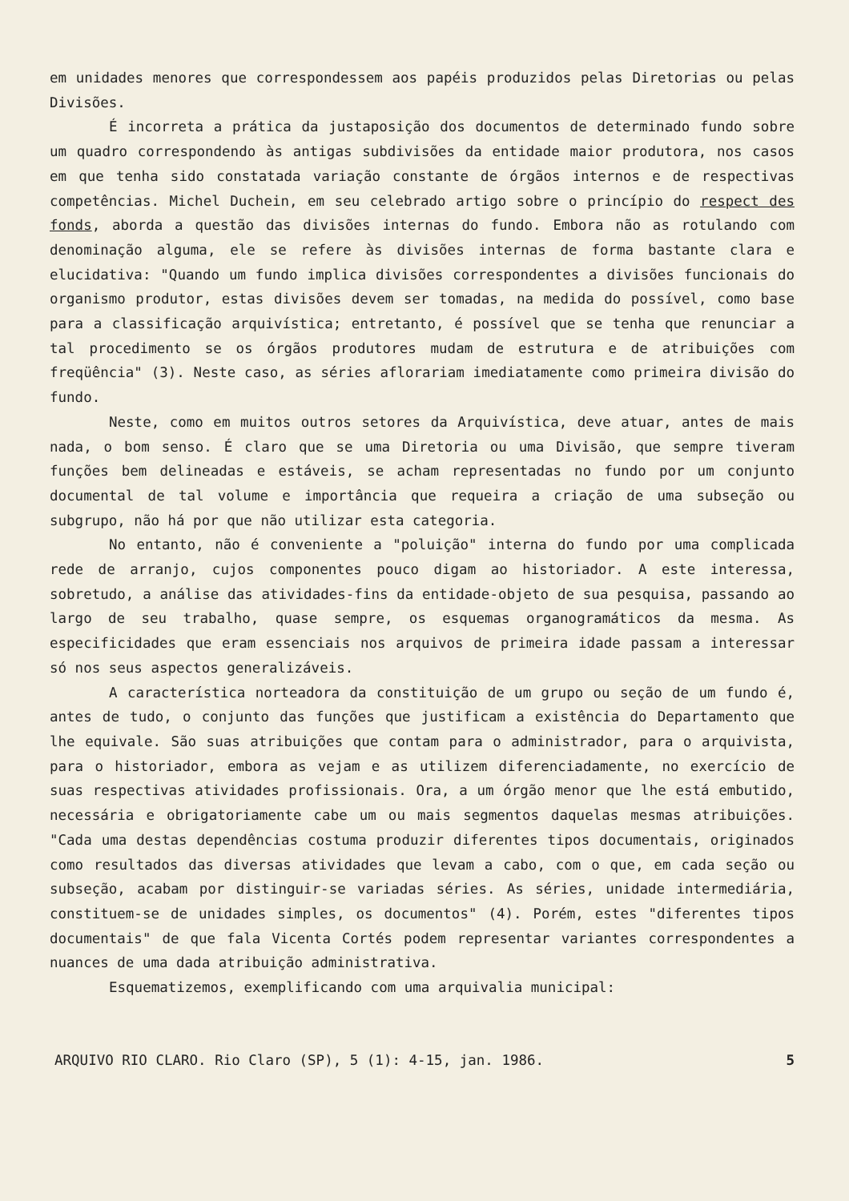em unidades menores que correspondessem aos papéis produzidos pelas Diretorias ou pelas Divisões.
É incorreta a prática da justaposição dos documentos de determinado fundo sobre um quadro correspondendo às antigas subdivisões da entidade maior produtora, nos casos em que tenha sido constatada variação constante de órgãos internos e de respectivas competências. Michel Duchein, em seu celebrado artigo sobre o princípio do respect des fonds, aborda a questão das divisões internas do fundo. Embora não as rotulando com denominação alguma, ele se refere às divisões internas de forma bastante clara e elucidativa: "Quando um fundo implica divisões correspondentes a divisões funcionais do organismo produtor, estas divisões devem ser tomadas, na medida do possível, como base para a classificação arquivística; entretanto, é possível que se tenha que renunciar a tal procedimento se os órgãos produtores mudam de estrutura e de atribuições com freqüência" (3). Neste caso, as séries aflorariam imediatamente como primeira divisão do fundo.
Neste, como em muitos outros setores da Arquivística, deve atuar, antes de mais nada, o bom senso. É claro que se uma Diretoria ou uma Divisão, que sempre tiveram funções bem delineadas e estáveis, se acham representadas no fundo por um conjunto documental de tal volume e importância que requeira a criação de uma subseção ou subgrupo, não há por que não utilizar esta categoria.
No entanto, não é conveniente a "poluição" interna do fundo por uma complicada rede de arranjo, cujos componentes pouco digam ao historiador. A este interessa, sobretudo, a análise das atividades-fins da entidade-objeto de sua pesquisa, passando ao largo de seu trabalho, quase sempre, os esquemas organogramáticos da mesma. As especificidades que eram essenciais nos arquivos de primeira idade passam a interessar só nos seus aspectos generalizáveis.
A característica norteadora da constituição de um grupo ou seção de um fundo é, antes de tudo, o conjunto das funções que justificam a existência do Departamento que lhe equivale. São suas atribuições que contam para o administrador, para o arquivista, para o historiador, embora as vejam e as utilizem diferenciadamente, no exercício de suas respectivas atividades profissionais. Ora, a um órgão menor que lhe está embutido, necessária e obrigatoriamente cabe um ou mais segmentos daquelas mesmas atribuições. "Cada uma destas dependências costuma produzir diferentes tipos documentais, originados como resultados das diversas atividades que levam a cabo, com o que, em cada seção ou subseção, acabam por distinguir-se variadas séries. As séries, unidade intermediária, constituem-se de unidades simples, os documentos" (4). Porém, estes "diferentes tipos documentais" de que fala Vicenta Cortés podem representar variantes correspondentes a nuances de uma dada atribuição administrativa.
Esquematizemos, exemplificando com uma arquivalia municipal:
ARQUIVO RIO CLARO. Rio Claro (SP), 5 (1): 4-15, jan. 1986. 5